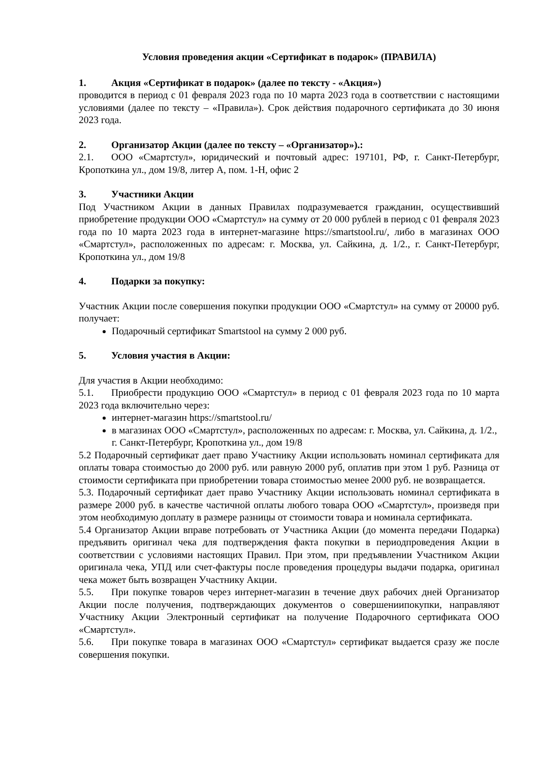Условия проведения акции «Сертификат в подарок» (ПРАВИЛА)
1. Акция «Сертификат в подарок» (далее по тексту - «Акция»)
проводится в период с 01 февраля 2023 года по 10 марта 2023 года в соответствии с настоящими условиями (далее по тексту – «Правила»). Срок действия подарочного сертификата до 30 июня 2023 года.
2. Организатор Акции (далее по тексту – «Организатор»).:
2.1. ООО «Смартстул», юридический и почтовый адрес: 197101, РФ, г. Санкт-Петербург, Кропоткина ул., дом 19/8, литер А, пом. 1-Н, офис 2
3. Участники Акции
Под Участником Акции в данных Правилах подразумевается гражданин, осуществивший приобретение продукции ООО «Смартстул» на сумму от 20 000 рублей в период с 01 февраля 2023 года по 10 марта 2023 года в интернет-магазине https://smartstool.ru/, либо в магазинах ООО «Смартстул», расположенных по адресам: г. Москва, ул. Сайкина, д. 1/2., г. Санкт-Петербург, Кропоткина ул., дом 19/8
4. Подарки за покупку:
Участник Акции после совершения покупки продукции ООО «Смартстул» на сумму от 20000 руб. получает:
Подарочный сертификат Smartstool на сумму 2 000 руб.
5. Условия участия в Акции:
Для участия в Акции необходимо:
5.1. Приобрести продукцию ООО «Смартстул» в период с 01 февраля 2023 года по 10 марта 2023 года включительно через:
интернет-магазин https://smartstool.ru/
в магазинах ООО «Смартстул», расположенных по адресам: г. Москва, ул. Сайкина, д. 1/2., г. Санкт-Петербург, Кропоткина ул., дом 19/8
5.2 Подарочный сертификат дает право Участнику Акции использовать номинал сертификата для оплаты товара стоимостью до 2000 руб. или равную 2000 руб, оплатив при этом 1 руб. Разница от стоимости сертификата при приобретении товара стоимостью менее 2000 руб. не возвращается.
5.3. Подарочный сертификат дает право Участнику Акции использовать номинал сертификата в размере 2000 руб. в качестве частичной оплаты любого товара ООО «Смартстул», произведя при этом необходимую доплату в размере разницы от стоимости товара и номинала сертификата.
5.4 Организатор Акции вправе потребовать от Участника Акции (до момента передачи Подарка) предъявить оригинал чека для подтверждения факта покупки в периодпроведения Акции в соответствии с условиями настоящих Правил. При этом, при предъявлении Участником Акции оригинала чека, УПД или счет-фактуры после проведения процедуры выдачи подарка, оригинал чека может быть возвращен Участнику Акции.
5.5. При покупке товаров через интернет-магазин в течение двух рабочих дней Организатор Акции после получения, подтверждающих документов о совершениипокупки, направляют Участнику Акции Электронный сертификат на получение Подарочного сертификата ООО «Смартстул».
5.6. При покупке товара в магазинах ООО «Смартстул» сертификат выдается сразу же после совершения покупки.